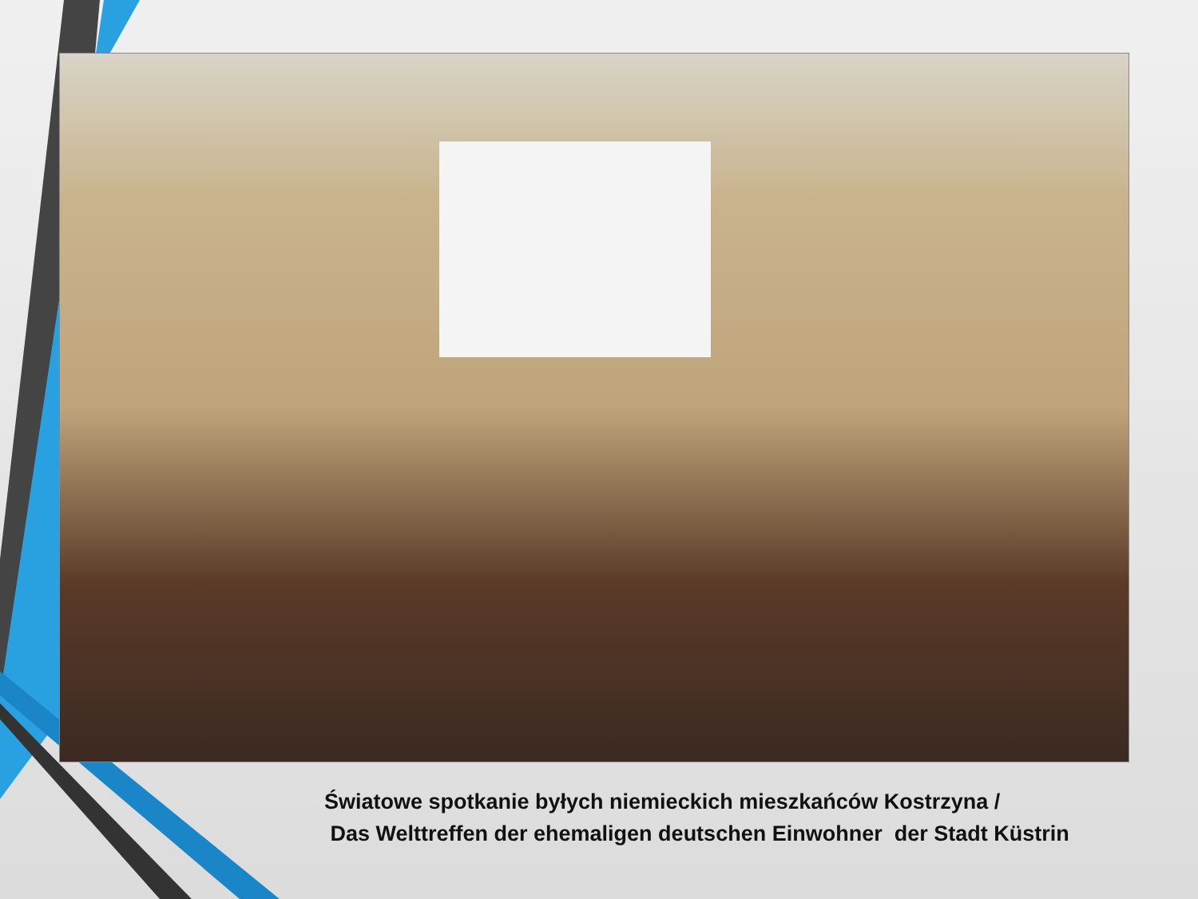Światowe spotkanie byłych niemieckich mieszkańców Kostrzyna /
Das Welttreffen der ehemaligen deutschen Einwohner der Stadt Küstrin